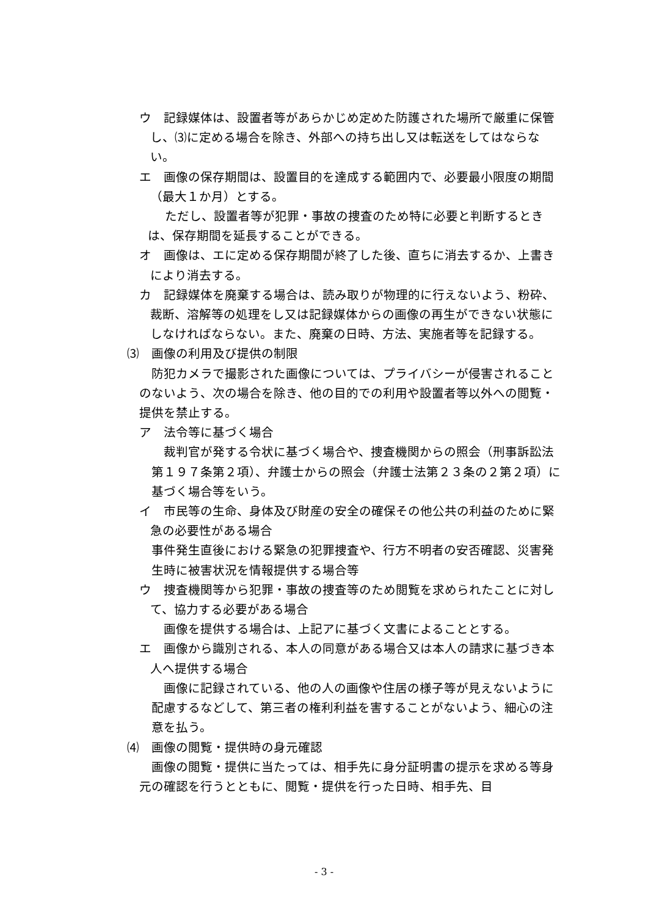ウ　記録媒体は、設置者等があらかじめ定めた防護された場所で厳重に保管し、⑶に定める場合を除き、外部への持ち出し又は転送をしてはならない。
エ　画像の保存期間は、設置目的を達成する範囲内で、必要最小限度の期間（最大１か月）とする。
ただし、設置者等が犯罪・事故の捜査のため特に必要と判断するときは、保存期間を延長することができる。
オ　画像は、エに定める保存期間が終了した後、直ちに消去するか、上書きにより消去する。
カ　記録媒体を廃棄する場合は、読み取りが物理的に行えないよう、粉砕、裁断、溶解等の処理をし又は記録媒体からの画像の再生ができない状態にしなければならない。また、廃棄の日時、方法、実施者等を記録する。
⑶　画像の利用及び提供の制限
防犯カメラで撮影された画像については、プライバシーが侵害されることのないよう、次の場合を除き、他の目的での利用や設置者等以外への閲覧・提供を禁止する。
ア　法令等に基づく場合
裁判官が発する令状に基づく場合や、捜査機関からの照会（刑事訴訟法第１９７条第２項）、弁護士からの照会（弁護士法第２３条の２第２項）に基づく場合等をいう。
イ　市民等の生命、身体及び財産の安全の確保その他公共の利益のために緊急の必要性がある場合
事件発生直後における緊急の犯罪捜査や、行方不明者の安否確認、災害発生時に被害状況を情報提供する場合等
ウ　捜査機関等から犯罪・事故の捜査等のため閲覧を求められたことに対して、協力する必要がある場合
画像を提供する場合は、上記アに基づく文書によることとする。
エ　画像から識別される、本人の同意がある場合又は本人の請求に基づき本人へ提供する場合
画像に記録されている、他の人の画像や住居の様子等が見えないように配慮するなどして、第三者の権利利益を害することがないよう、細心の注意を払う。
⑷　画像の閲覧・提供時の身元確認
画像の閲覧・提供に当たっては、相手先に身分証明書の提示を求める等身元の確認を行うとともに、閲覧・提供を行った日時、相手先、目
- 3 -